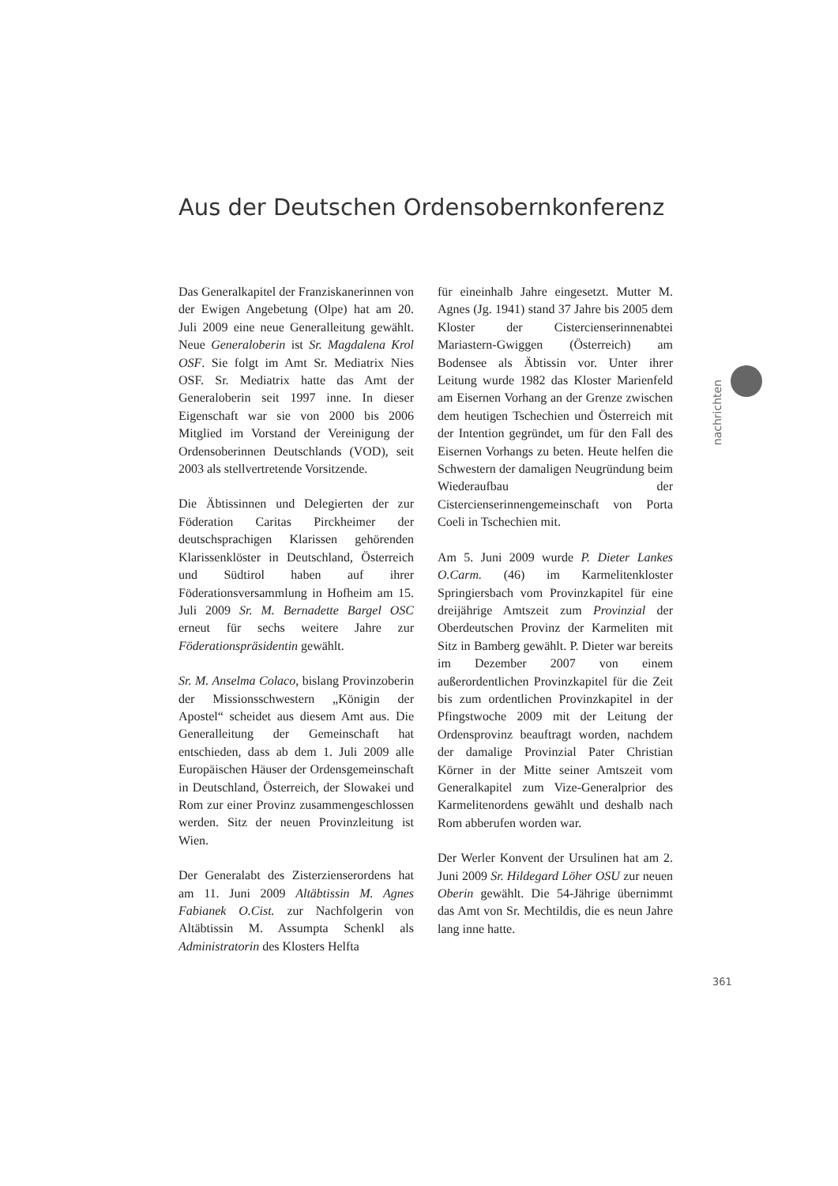Aus der Deutschen Ordensobernkonferenz
Das Generalkapitel der Franziskanerinnen von der Ewigen Angebetung (Olpe) hat am 20. Juli 2009 eine neue Generalleitung gewählt. Neue Generaloberin ist Sr. Magdalena Krol OSF. Sie folgt im Amt Sr. Mediatrix Nies OSF. Sr. Mediatrix hatte das Amt der Generaloberin seit 1997 inne. In dieser Eigenschaft war sie von 2000 bis 2006 Mitglied im Vorstand der Vereinigung der Ordensoberinnen Deutschlands (VOD), seit 2003 als stellvertretende Vorsitzende.
Die Äbtissinnen und Delegierten der zur Föderation Caritas Pirckheimer der deutschsprachigen Klarissen gehörenden Klarissenklöster in Deutschland, Österreich und Südtirol haben auf ihrer Föderationsversammlung in Hofheim am 15. Juli 2009 Sr. M. Bernadette Bargel OSC erneut für sechs weitere Jahre zur Föderationspräsidentin gewählt.
Sr. M. Anselma Colaco, bislang Provinzoberin der Missionsschwestern „Königin der Apostel“ scheidet aus diesem Amt aus. Die Generalleitung der Gemeinschaft hat entschieden, dass ab dem 1. Juli 2009 alle Europäischen Häuser der Ordensgemeinschaft in Deutschland, Österreich, der Slowakei und Rom zur einer Provinz zusammengeschlossen werden. Sitz der neuen Provinzleitung ist Wien.
Der Generalabt des Zisterzienserordens hat am 11. Juni 2009 Altäbtissin M. Agnes Fabianek O.Cist. zur Nachfolgerin von Altäbtissin M. Assumpta Schenkl als Administratorin des Klosters Helfta
für eineinhalb Jahre eingesetzt. Mutter M. Agnes (Jg. 1941) stand 37 Jahre bis 2005 dem Kloster der Cistercienserinnenabtei Mariastern-Gwiggen (Österreich) am Bodensee als Äbtissin vor. Unter ihrer Leitung wurde 1982 das Kloster Marienfeld am Eisernen Vorhang an der Grenze zwischen dem heutigen Tschechien und Österreich mit der Intention gegründet, um für den Fall des Eisernen Vorhangs zu beten. Heute helfen die Schwestern der damaligen Neugründung beim Wiederaufbau der Cistercienserinnengemeinschaft von Porta Coeli in Tschechien mit.
Am 5. Juni 2009 wurde P. Dieter Lankes O.Carm. (46) im Karmelitenkloster Springiersbach vom Provinzkapitel für eine dreijährige Amtszeit zum Provinzial der Oberdeutschen Provinz der Karmeliten mit Sitz in Bamberg gewählt. P. Dieter war bereits im Dezember 2007 von einem außerordentlichen Provinzkapitel für die Zeit bis zum ordentlichen Provinzkapitel in der Pfingstwoche 2009 mit der Leitung der Ordensprovinz beauftragt worden, nachdem der damalige Provinzial Pater Christian Körner in der Mitte seiner Amtszeit vom Generalkapitel zum Vize-Generalprior des Karmelitenordens gewählt und deshalb nach Rom abberufen worden war.
Der Werler Konvent der Ursulinen hat am 2. Juni 2009 Sr. Hildegard Löher OSU zur neuen Oberin gewählt. Die 54-Jährige übernimmt das Amt von Sr. Mechtildis, die es neun Jahre lang inne hatte.
nachrichten
361